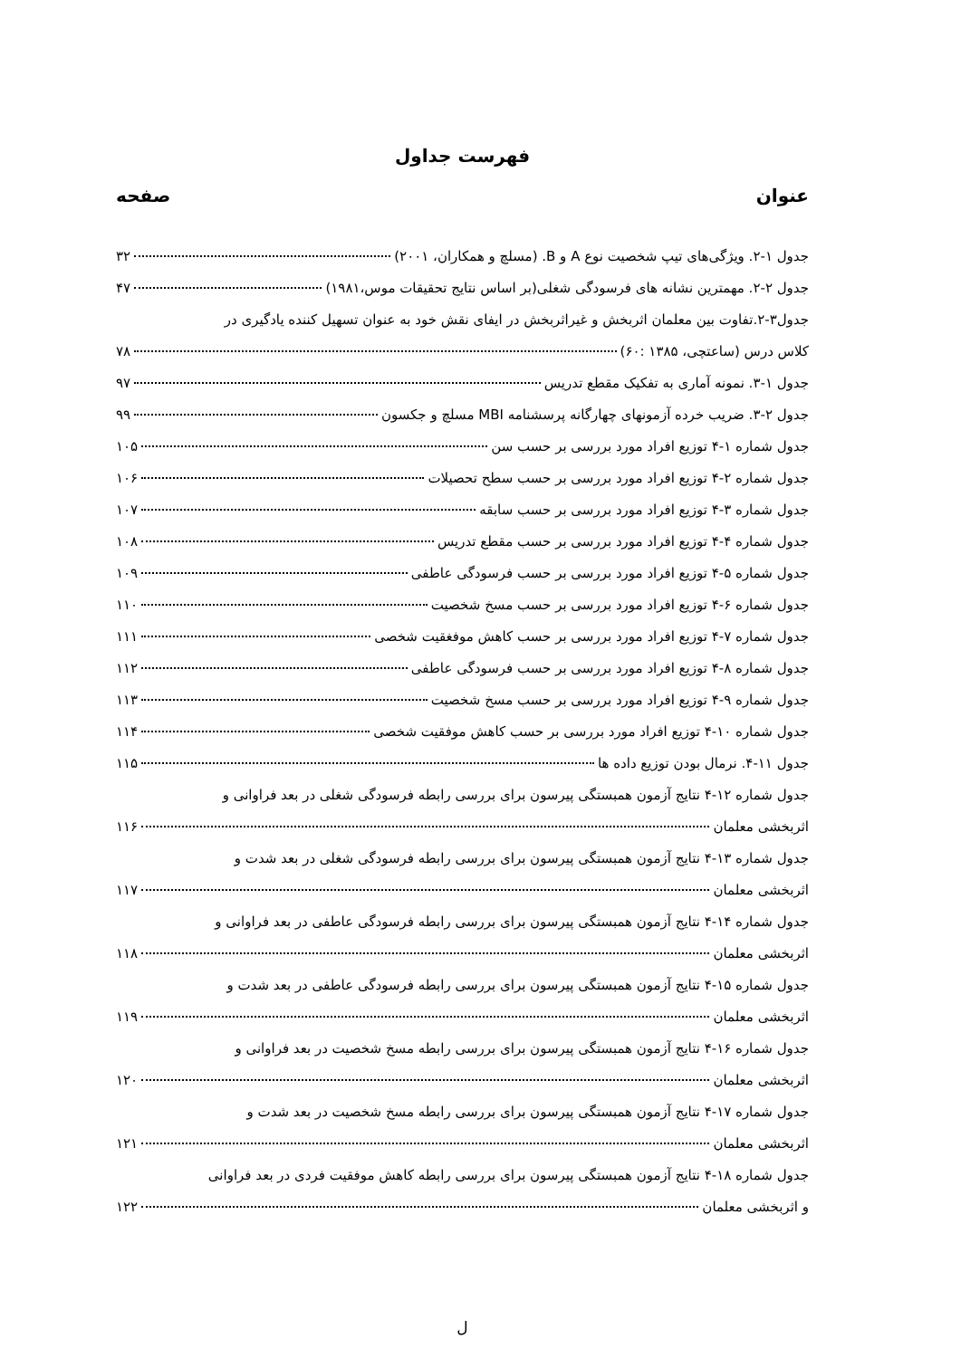فهرست جداول
عنوان صفحه
جدول ۱-۲. ویژگی‌های تیپ شخصیت نوع A و B. (مسلچ و همکاران، ۲۰۰۱) ۳۲
جدول ۲-۲. مهمترین نشانه های فرسودگی شغلی(بر اساس نتایج تحقیقات موس،۱۹۸۱) ۴۷
جدول۳-۲.تفاوت بین معلمان اثربخش و غیراثربخش در ایفای نقش خود به عنوان تسهیل کننده یادگیری در
کلاس درس (ساعتچی، ۱۳۸۵ :۶۰) ۷۸
جدول ۱-۳. نمونه آماری به تفکیک مقطع تدریس ۹۷
جدول ۲-۳. ضریب خرده آزمونهای چهارگانه پرسشنامه MBI مسلچ و جکسون ۹۹
جدول شماره ۱-۴ توزیع افراد مورد بررسی بر حسب سن ۱۰۵
جدول شماره ۲-۴ توزیع افراد مورد بررسی بر حسب سطح تحصیلات ۱۰۶
جدول شماره ۳-۴ توزیع افراد مورد بررسی بر حسب سابقه ۱۰۷
جدول شماره ۴-۴ توزیع افراد مورد بررسی بر حسب مقطع تدریس ۱۰۸
جدول شماره ۵-۴ توزیع افراد مورد بررسی بر حسب فرسودگی عاطفی ۱۰۹
جدول شماره ۶-۴ توزیع افراد مورد بررسی بر حسب مسخ شخصیت ۱۱۰
جدول شماره ۷-۴ توزیع افراد مورد بررسی بر حسب کاهش موفغقیت شخصی ۱۱۱
جدول شماره ۸-۴ توزیع افراد مورد بررسی بر حسب فرسودگی عاطفی ۱۱۲
جدول شماره ۹-۴ توزیع افراد مورد بررسی بر حسب مسخ شخصیت ۱۱۳
جدول شماره ۱۰-۴ توزیع افراد مورد بررسی بر حسب کاهش موفقیت شخصی ۱۱۴
جدول ۱۱-۴. نرمال بودن توزیع داده ها ۱۱۵
جدول شماره ۱۲-۴ نتایج آزمون همبستگی پیرسون برای بررسی رابطه فرسودگی شغلی در بعد فراوانی و
اثربخشی معلمان ۱۱۶
جدول شماره ۱۳-۴ نتایج آزمون همبستگی پیرسون برای بررسی رابطه فرسودگی شغلی در بعد شدت و
اثربخشی معلمان ۱۱۷
جدول شماره ۱۴-۴ نتایج آزمون همبستگی پیرسون برای بررسی رابطه فرسودگی عاطفی در بعد فراوانی و
اثربخشی معلمان ۱۱۸
جدول شماره ۱۵-۴ نتایج آزمون همبستگی پیرسون برای بررسی رابطه فرسودگی عاطفی در بعد شدت و
اثربخشی معلمان ۱۱۹
جدول شماره ۱۶-۴ نتایج آزمون همبستگی پیرسون برای بررسی رابطه مسخ شخصیت در بعد فراوانی و
اثربخشی معلمان ۱۲۰
جدول شماره ۱۷-۴ نتایج آزمون همبستگی پیرسون برای بررسی رابطه مسخ شخصیت در بعد شدت و
اثربخشی معلمان ۱۲۱
جدول شماره ۱۸-۴ نتایج آزمون همبستگی پیرسون برای بررسی رابطه کاهش موفقیت فردی در بعد فراوانی
و اثربخشی معلمان ۱۲۲
ل